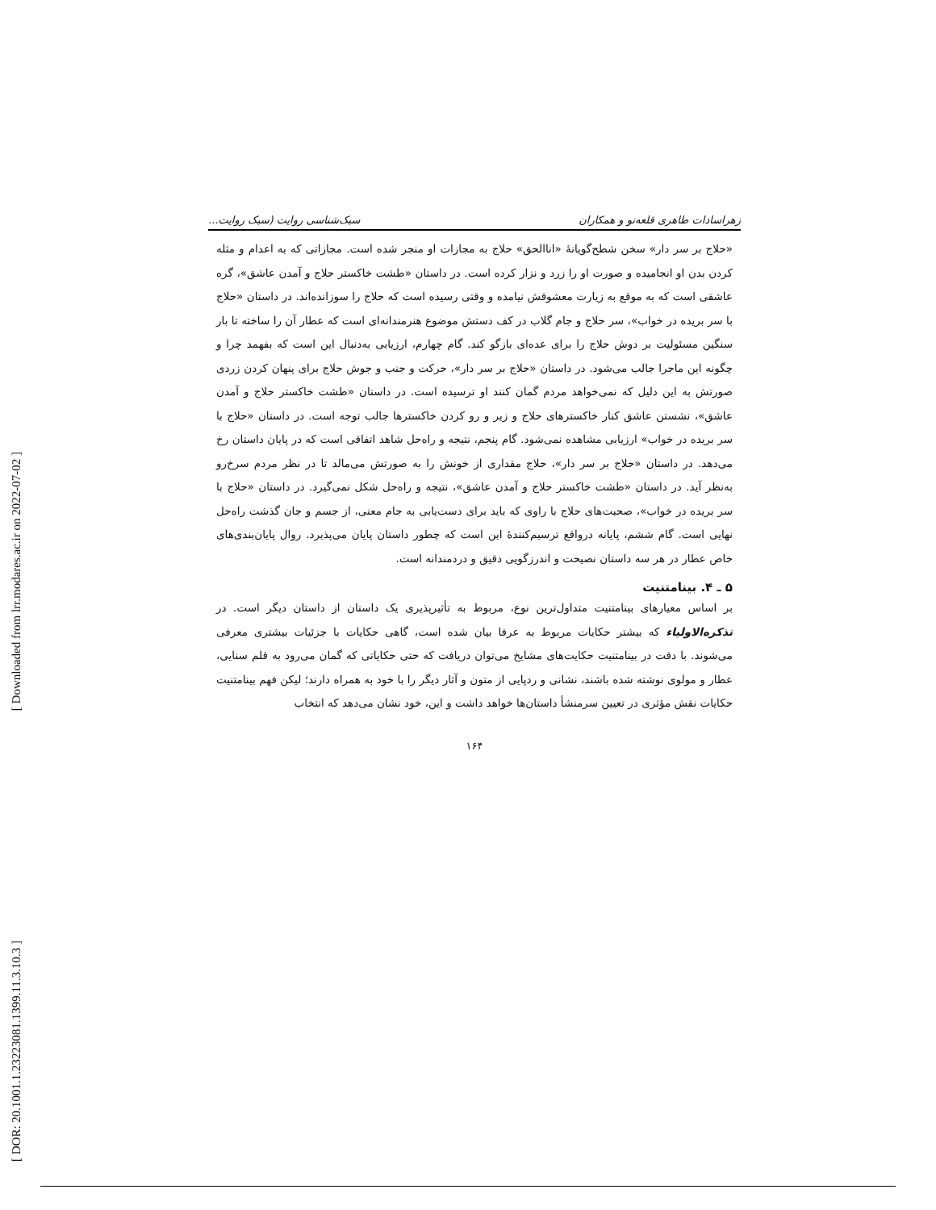[ Downloaded from lrr.modares.ac.ir on 2022-07-02 ]
[ DOR: 20.1001.1.23223081.1399.11.3.10.3 ]
زهراسادات طاهری قلعه‌نو و همکاران سبک‌شناسی روایت (سبک روایت...
«حلاج بر سر دار» سخن شطح‌گویانهٔ «اناالحق» حلاج به مجازات او منجر شده است. مجازاتی که به اعدام و مثله کردن بدن او انجامیده و صورت او را زرد و نزار کرده است. در داستان «طشت خاکستر حلاج و آمدن عاشق»، گره عاشقی است که به موقع به زیارت معشوقش نیامده و وقتی رسیده است که حلاج را سوزانده‌اند. در داستان «حلاج با سر بریده در خواب»، سر حلاج و جام گلاب در کف دستش موضوع هنرمندانه‌ای است که عطار آن را ساخته تا بار سنگین مسئولیت بر دوش حلاج را برای عده‌ای بازگو کند. گام چهارم، ارزیابی به‌دنبال این است که بفهمد چرا و چگونه این ماجرا جالب می‌شود. در داستان «حلاج بر سر دار»، حرکت و جنب و جوش حلاج برای پنهان کردن زردی صورتش به این دلیل که نمی‌خواهد مردم گمان کنند او ترسیده است. در داستان «طشت خاکستر حلاج و آمدن عاشق»، نشستن عاشق کنار خاکسترهای حلاج و زیر و رو کردن خاکسترها جالب توجه است. در داستان «حلاج با سر بریده در خواب» ارزیابی مشاهده نمی‌شود. گام پنجم، نتیجه و راه‌حل شاهد اتفاقی است که در پایان داستان رخ می‌دهد. در داستان «حلاج بر سر دار»، حلاج مقداری از خونش را به صورتش می‌مالد تا در نظر مردم سرخ‌رو به‌نظر آید. در داستان «طشت خاکستر حلاج و آمدن عاشق»، نتیجه و راه‌حل شکل نمی‌گیرد. در داستان «حلاج با سر بریده در خواب»، صحبت‌های حلاج با راوی که باید برای دست‌یابی به جام معنی، از جسم و جان گذشت راه‌حل نهایی است. گام ششم، پایانه درواقع ترسیم‌کنندهٔ این است که چطور داستان پایان می‌پذیرد. روال پایان‌بندی‌های خاص عطار در هر سه داستان نصیحت و اندرزگویی دقیق و دردمندانه است.
۵ ـ ۴. بینامتنیت
بر اساس معیارهای بینامتنیت متداول‌ترین نوع، مربوط به تأثیرپذیری یک داستان از داستان دیگر است. در تذکره‌الاولیاء که بیشتر حکایات مربوط به عرفا بیان شده است، گاهی حکایات با جزئیات بیشتری معرفی می‌شوند. با دقت در بینامتنیت حکایت‌های مشایخ می‌توان دریافت که حتی حکایاتی که گمان می‌رود به قلم سنایی، عطار و مولوی نوشته شده باشند، نشانی و ردپایی از متون و آثار دیگر را با خود به همراه دارند؛ لیکن فهم بینامتنیت حکایات نقش مؤثری در تعیین سرمنشأ داستان‌ها خواهد داشت و این، خود نشان می‌دهد که انتخاب
۱۶۴